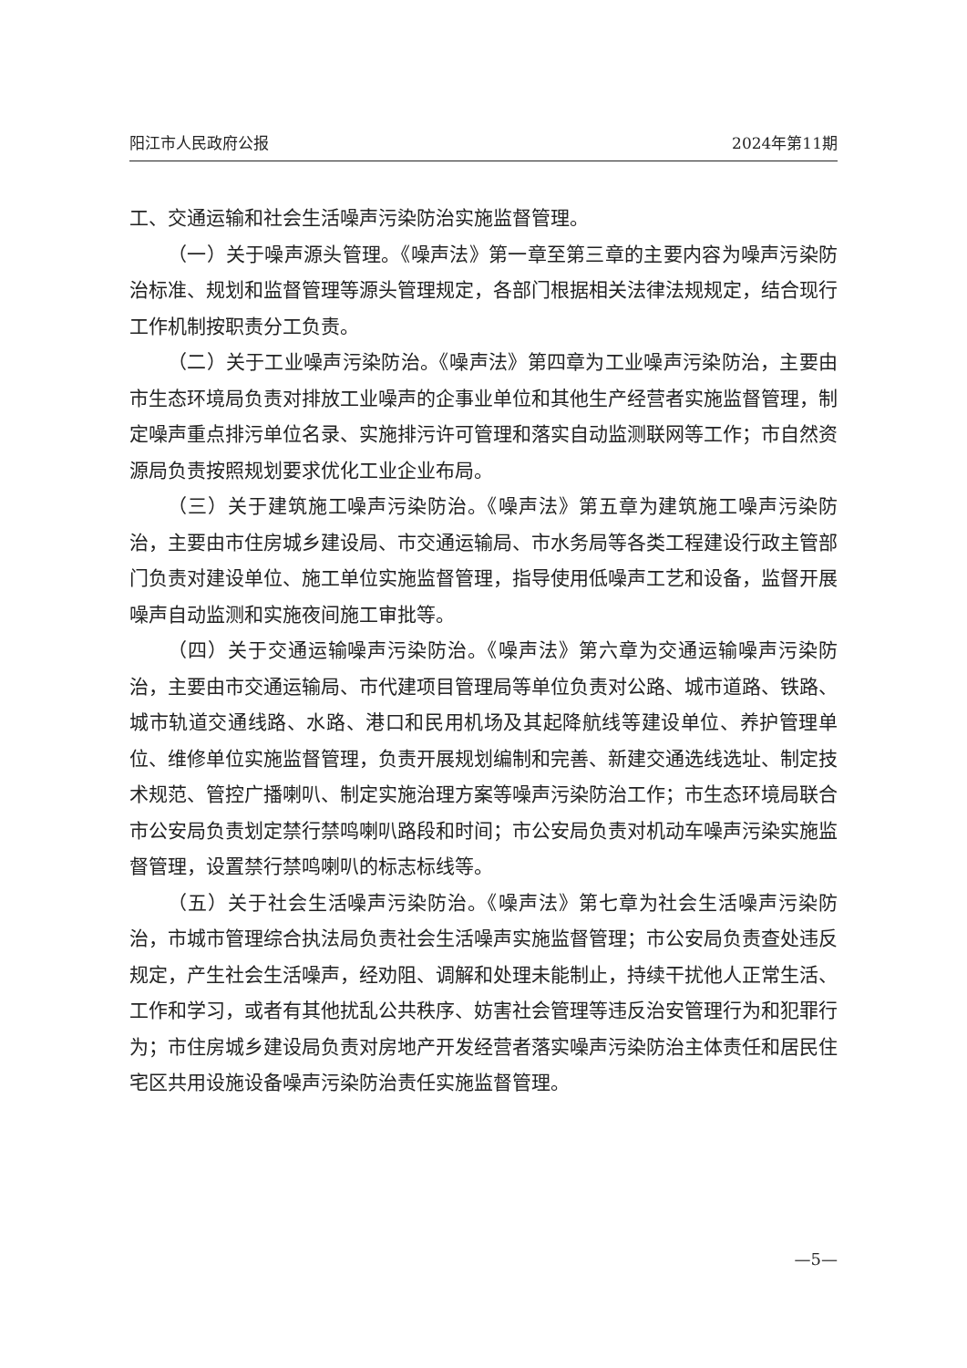阳江市人民政府公报 2024年第11期
工、交通运输和社会生活噪声污染防治实施监督管理。
（一）关于噪声源头管理。《噪声法》第一章至第三章的主要内容为噪声污染防治标准、规划和监督管理等源头管理规定，各部门根据相关法律法规规定，结合现行工作机制按职责分工负责。
（二）关于工业噪声污染防治。《噪声法》第四章为工业噪声污染防治，主要由市生态环境局负责对排放工业噪声的企事业单位和其他生产经营者实施监督管理，制定噪声重点排污单位名录、实施排污许可管理和落实自动监测联网等工作；市自然资源局负责按照规划要求优化工业企业布局。
（三）关于建筑施工噪声污染防治。《噪声法》第五章为建筑施工噪声污染防治，主要由市住房城乡建设局、市交通运输局、市水务局等各类工程建设行政主管部门负责对建设单位、施工单位实施监督管理，指导使用低噪声工艺和设备，监督开展噪声自动监测和实施夜间施工审批等。
（四）关于交通运输噪声污染防治。《噪声法》第六章为交通运输噪声污染防治，主要由市交通运输局、市代建项目管理局等单位负责对公路、城市道路、铁路、城市轨道交通线路、水路、港口和民用机场及其起降航线等建设单位、养护管理单位、维修单位实施监督管理，负责开展规划编制和完善、新建交通选线选址、制定技术规范、管控广播喇叭、制定实施治理方案等噪声污染防治工作；市生态环境局联合市公安局负责划定禁行禁鸣喇叭路段和时间；市公安局负责对机动车噪声污染实施监督管理，设置禁行禁鸣喇叭的标志标线等。
（五）关于社会生活噪声污染防治。《噪声法》第七章为社会生活噪声污染防治，市城市管理综合执法局负责社会生活噪声实施监督管理；市公安局负责查处违反规定，产生社会生活噪声，经劝阻、调解和处理未能制止，持续干扰他人正常生活、工作和学习，或者有其他扰乱公共秩序、妨害社会管理等违反治安管理行为和犯罪行为；市住房城乡建设局负责对房地产开发经营者落实噪声污染防治主体责任和居民住宅区共用设施设备噪声污染防治责任实施监督管理。
—5—